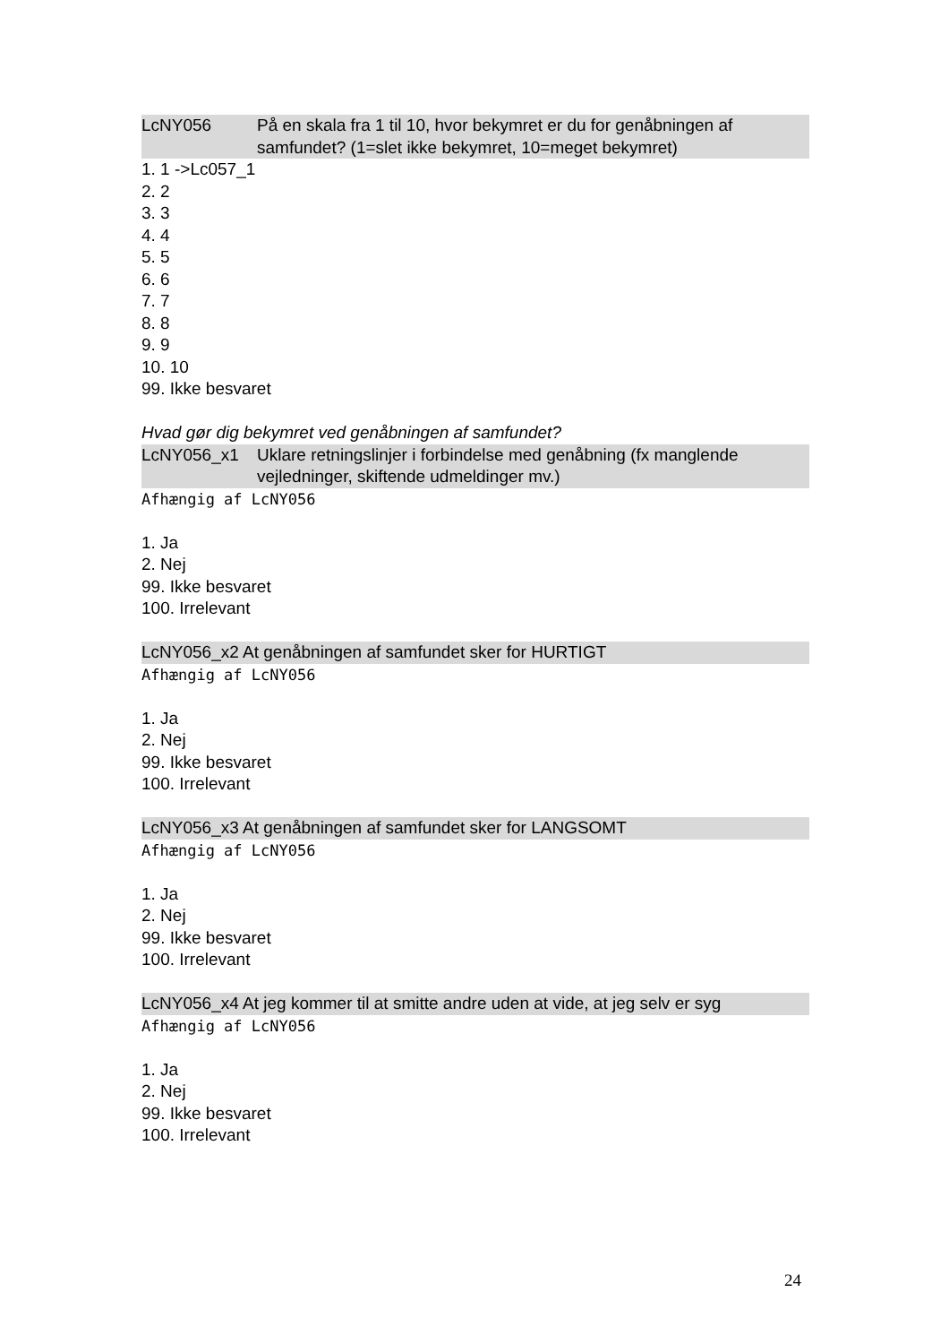LcNY056 På en skala fra 1 til 10, hvor bekymret er du for genåbningen af samfundet? (1=slet ikke bekymret, 10=meget bekymret)
1. 1 ->Lc057_1
2. 2
3. 3
4. 4
5. 5
6. 6
7. 7
8. 8
9. 9
10. 10
99. Ikke besvaret
Hvad gør dig bekymret ved genåbningen af samfundet?
LcNY056_x1 Uklare retningslinjer i forbindelse med genåbning (fx manglende vejledninger, skiftende udmeldinger mv.)
Afhængig af LcNY056
1. Ja
2. Nej
99. Ikke besvaret
100. Irrelevant
LcNY056_x2 At genåbningen af samfundet sker for HURTIGT
Afhængig af LcNY056
1. Ja
2. Nej
99. Ikke besvaret
100. Irrelevant
LcNY056_x3 At genåbningen af samfundet sker for LANGSOMT
Afhængig af LcNY056
1. Ja
2. Nej
99. Ikke besvaret
100. Irrelevant
LcNY056_x4 At jeg kommer til at smitte andre uden at vide, at jeg selv er syg
Afhængig af LcNY056
1. Ja
2. Nej
99. Ikke besvaret
100. Irrelevant
24